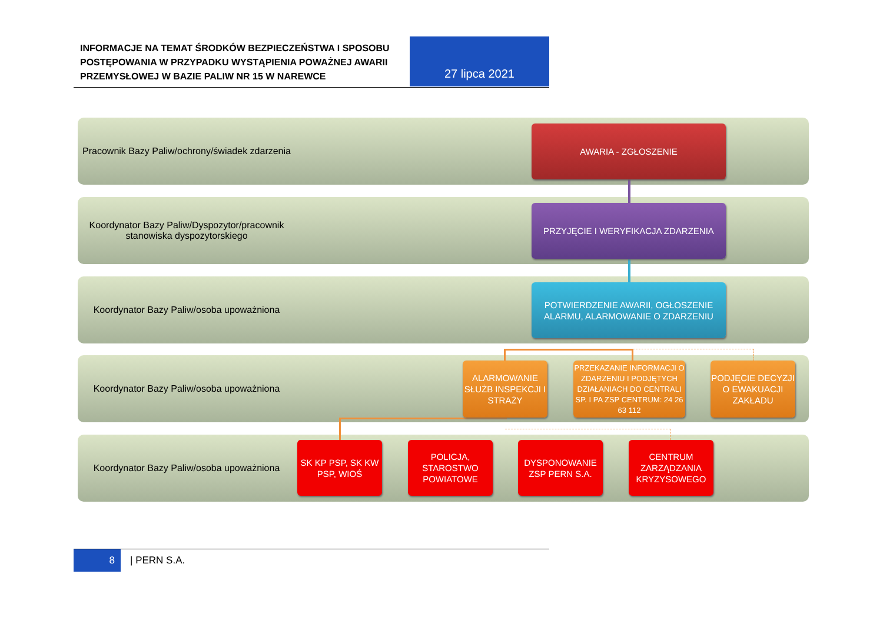INFORMACJE NA TEMAT ŚRODKÓW BEZPIECZEŃSTWA I SPOSOBU POSTĘPOWANIA W PRZYPADKU WYSTĄPIENIA POWAŻNEJ AWARII PRZEMYSŁOWEJ W BAZIE PALIW NR 15 W NAREWCE
27 lipca 2021
Pracownik Bazy Paliw/ochrony/świadek zdarzenia
Koordynator Bazy Paliw/Dyspozytor/pracownik stanowiska dyspozytorskiego
Koordynator Bazy Paliw/osoba upoważniona
Koordynator Bazy Paliw/osoba upoważniona
Koordynator Bazy Paliw/osoba upoważniona
AWARIA - ZGŁOSZENIE
PRZYJĘCIE I WERYFIKACJA ZDARZENIA
POTWIERDZENIE AWARII, OGŁOSZENIE ALARMU, ALARMOWANIE O ZDARZENIU
ALARMOWANIE SŁUŻB INSPEKCJI I STRAŻY
PRZEKAZANIE INFORMACJI O ZDARZENIU I PODJĘTYCH DZIAŁANIACH DO CENTRALI SP. I PA ZSP CENTRUM: 24 26 63 112
PODJĘCIE DECYZJI O EWAKUACJI ZAKŁADU
SK KP PSP, SK KW PSP, WIOŚ
POLICJA, STAROSTWO POWIATOWE
DYSPONOWANIE ZSP PERN S.A.
CENTRUM ZARZĄDZANIA KRYZYSOWEGO
8
| PERN S.A.